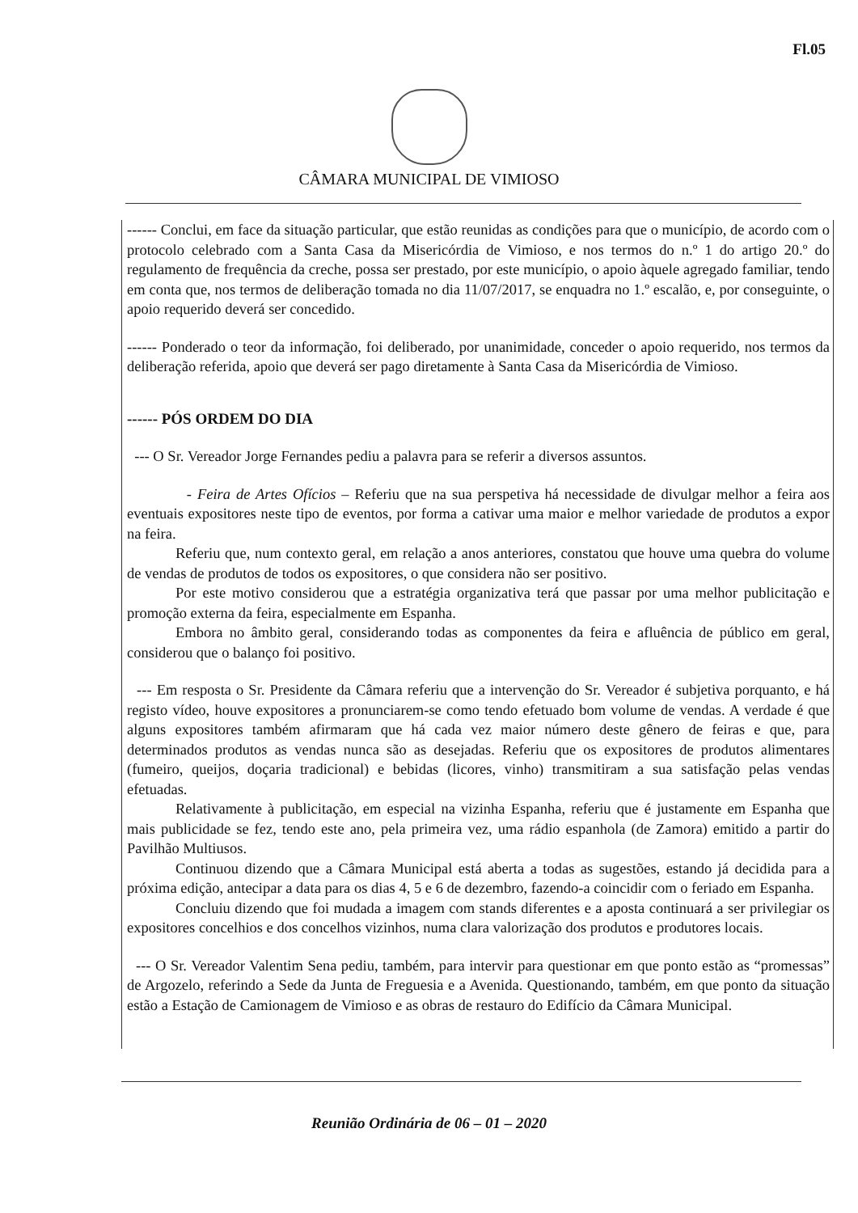Fl.05
CÂMARA MUNICIPAL DE VIMIOSO
------ Conclui, em face da situação particular, que estão reunidas as condições para que o município, de acordo com o protocolo celebrado com a Santa Casa da Misericórdia de Vimioso, e nos termos do n.º 1 do artigo 20.º do regulamento de frequência da creche, possa ser prestado, por este município, o apoio àquele agregado familiar, tendo em conta que, nos termos de deliberação tomada no dia 11/07/2017, se enquadra no 1.º escalão, e, por conseguinte, o apoio requerido deverá ser concedido.
------ Ponderado o teor da informação, foi deliberado, por unanimidade, conceder o apoio requerido, nos termos da deliberação referida, apoio que deverá ser pago diretamente à Santa Casa da Misericórdia de Vimioso.
------ PÓS ORDEM DO DIA
--- O Sr. Vereador Jorge Fernandes pediu a palavra para se referir a diversos assuntos.
- Feira de Artes Ofícios – Referiu que na sua perspetiva há necessidade de divulgar melhor a feira aos eventuais expositores neste tipo de eventos, por forma a cativar uma maior e melhor variedade de produtos a expor na feira.
Referiu que, num contexto geral, em relação a anos anteriores, constatou que houve uma quebra do volume de vendas de produtos de todos os expositores, o que considera não ser positivo.
Por este motivo considerou que a estratégia organizativa terá que passar por uma melhor publicitação e promoção externa da feira, especialmente em Espanha.
Embora no âmbito geral, considerando todas as componentes da feira e afluência de público em geral, considerou que o balanço foi positivo.
--- Em resposta o Sr. Presidente da Câmara referiu que a intervenção do Sr. Vereador é subjetiva porquanto, e há registo vídeo, houve expositores a pronunciarem-se como tendo efetuado bom volume de vendas. A verdade é que alguns expositores também afirmaram que há cada vez maior número deste gênero de feiras e que, para determinados produtos as vendas nunca são as desejadas. Referiu que os expositores de produtos alimentares (fumeiro, queijos, doçaria tradicional) e bebidas (licores, vinho) transmitiram a sua satisfação pelas vendas efetuadas.
Relativamente à publicitação, em especial na vizinha Espanha, referiu que é justamente em Espanha que mais publicidade se fez, tendo este ano, pela primeira vez, uma rádio espanhola (de Zamora) emitido a partir do Pavilhão Multiusos.
Continuou dizendo que a Câmara Municipal está aberta a todas as sugestões, estando já decidida para a próxima edição, antecipar a data para os dias 4, 5 e 6 de dezembro, fazendo-a coincidir com o feriado em Espanha.
Concluiu dizendo que foi mudada a imagem com stands diferentes e a aposta continuará a ser privilegiar os expositores concelhios e dos concelhos vizinhos, numa clara valorização dos produtos e produtores locais.
--- O Sr. Vereador Valentim Sena pediu, também, para intervir para questionar em que ponto estão as “promessas” de Argozelo, referindo a Sede da Junta de Freguesia e a Avenida. Questionando, também, em que ponto da situação estão a Estação de Camionagem de Vimioso e as obras de restauro do Edifício da Câmara Municipal.
Reunião Ordinária de 06 – 01 – 2020